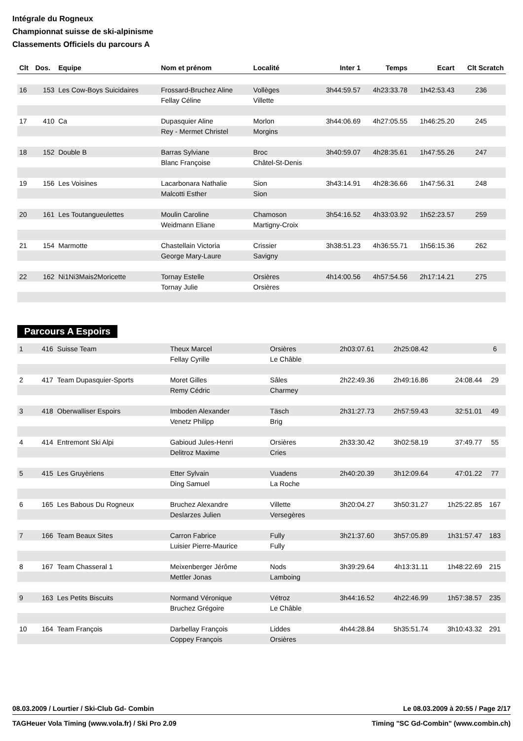Intégrale du Rogneux
Championnat suisse de ski-alpinisme
Classements Officiels du parcours A
| Clt | Dos. | Equipe | Nom et prénom | Localité | Inter 1 | Temps | Ecart | Clt Scratch |
| --- | --- | --- | --- | --- | --- | --- | --- | --- |
| 16 | 153 | Les Cow-Boys Suicidaires | Frossard-Bruchez Aline | Vollèges | 3h44:59.57 | 4h23:33.78 | 1h42:53.43 | 236 |
| | | | Fellay Céline | Villette | | | | |
| 17 | 410 | Ca | Dupasquier Aline | Morlon | 3h44:06.69 | 4h27:05.55 | 1h46:25.20 | 245 |
| | | | Rey - Mermet Christel | Morgins | | | | |
| 18 | 152 | Double B | Barras Sylviane | Broc | 3h40:59.07 | 4h28:35.61 | 1h47:55.26 | 247 |
| | | | Blanc Françoise | Châtel-St-Denis | | | | |
| 19 | 156 | Les Voisines | Lacarbonara Nathalie | Sion | 3h43:14.91 | 4h28:36.66 | 1h47:56.31 | 248 |
| | | | Malcotti Esther | Sion | | | | |
| 20 | 161 | Les Toutangueulettes | Moulin Caroline | Chamoson | 3h54:16.52 | 4h33:03.92 | 1h52:23.57 | 259 |
| | | | Weidmann Eliane | Martigny-Croix | | | | |
| 21 | 154 | Marmotte | Chastellain Victoria | Crissier | 3h38:51.23 | 4h36:55.71 | 1h56:15.36 | 262 |
| | | | George Mary-Laure | Savigny | | | | |
| 22 | 162 | Ni1Ni3Mais2Moricette | Tornay Estelle | Orsières | 4h14:00.56 | 4h57:54.56 | 2h17:14.21 | 275 |
| | | | Tornay Julie | Orsières | | | | |
Parcours A Espoirs
| 1 | 416 | Suisse Team | Theux Marcel | Orsières | 2h03:07.61 | 2h25:08.42 | | 6 |
| | | | Fellay Cyrille | Le Châble | | | | |
| 2 | 417 | Team Dupasquier-Sports | Moret Gilles | Sâles | 2h22:49.36 | 2h49:16.86 | 24:08.44 | 29 |
| | | | Remy Cédric | Charmey | | | | |
| 3 | 418 | Oberwalliser Espoirs | Imboden Alexander | Täsch | 2h31:27.73 | 2h57:59.43 | 32:51.01 | 49 |
| | | | Venetz Philipp | Brig | | | | |
| 4 | 414 | Entremont Ski Alpi | Gabioud Jules-Henri | Orsières | 2h33:30.42 | 3h02:58.19 | 37:49.77 | 55 |
| | | | Delitroz Maxime | Cries | | | | |
| 5 | 415 | Les Gruyèriens | Etter Sylvain | Vuadens | 2h40:20.39 | 3h12:09.64 | 47:01.22 | 77 |
| | | | Ding Samuel | La Roche | | | | |
| 6 | 165 | Les Babous Du Rogneux | Bruchez Alexandre | Villette | 3h20:04.27 | 3h50:31.27 | 1h25:22.85 | 167 |
| | | | Deslarzes Julien | Versegères | | | | |
| 7 | 166 | Team Beaux Sites | Carron Fabrice | Fully | 3h21:37.60 | 3h57:05.89 | 1h31:57.47 | 183 |
| | | | Luisier Pierre-Maurice | Fully | | | | |
| 8 | 167 | Team Chasseral 1 | Meixenberger Jérôme | Nods | 3h39:29.64 | 4h13:31.11 | 1h48:22.69 | 215 |
| | | | Mettler Jonas | Lamboing | | | | |
| 9 | 163 | Les Petits Biscuits | Normand Véronique | Vétroz | 3h44:16.52 | 4h22:46.99 | 1h57:38.57 | 235 |
| | | | Bruchez Grégoire | Le Châble | | | | |
| 10 | 164 | Team François | Darbellay François | Liddes | 4h44:28.84 | 5h35:51.74 | 3h10:43.32 | 291 |
| | | | Coppey François | Orsières | | | | |
08.03.2009 / Lourtier / Ski-Club Gd- Combin Le 08.03.2009 à 20:55 / Page 2/17
TAGHeuer Vola Timing (www.vola.fr) / Ski Pro 2.09 Timing "SC Gd-Combin" (www.combin.ch)